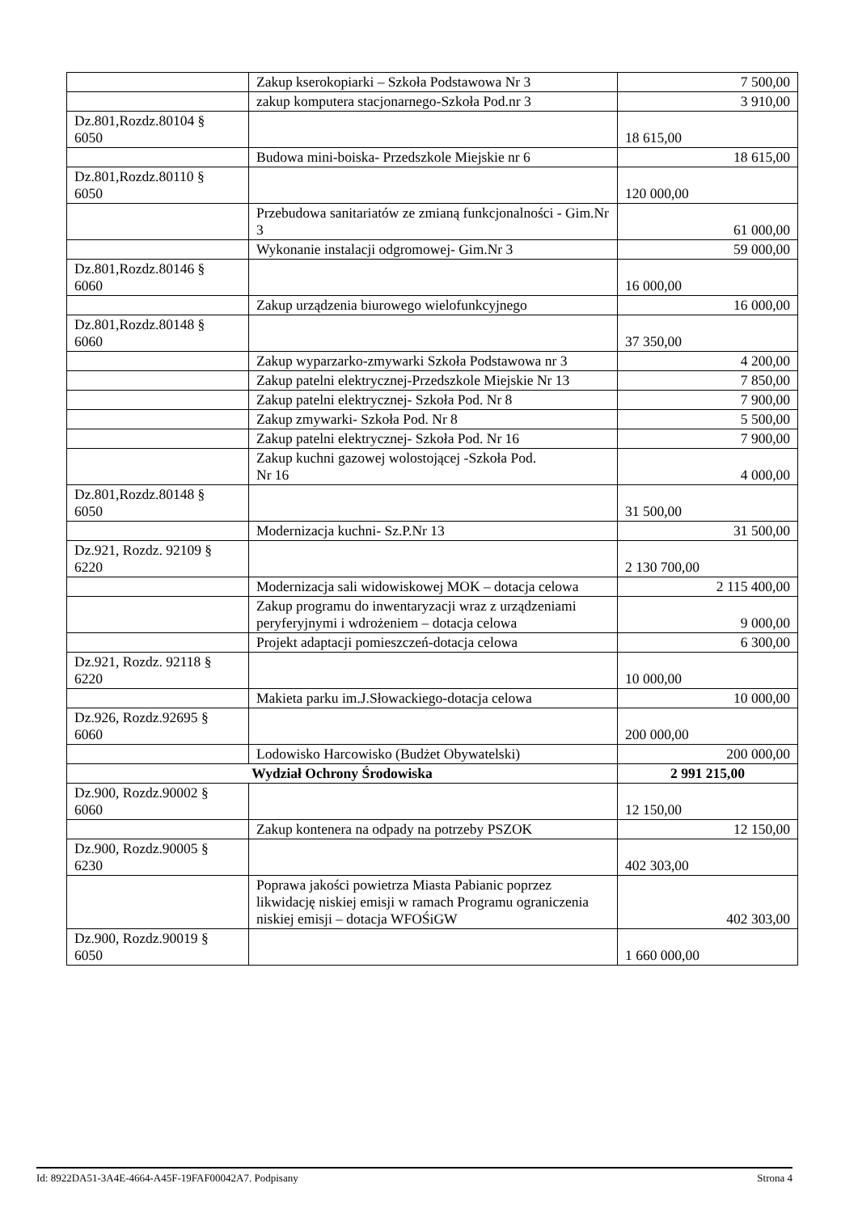| | Zakup kserokopiarki – Szkoła Podstawowa Nr 3 | 7 500,00 |
| | zakup komputera stacjonarnego-Szkoła Pod.nr 3 | 3 910,00 |
| Dz.801,Rozdz.80104 § 6050 | | 18 615,00 |
| | Budowa mini-boiska- Przedszkole Miejskie nr 6 | 18 615,00 |
| Dz.801,Rozdz.80110 § 6050 | | 120 000,00 |
| | Przebudowa sanitariatów ze zmianą funkcjonalności - Gim.Nr 3 | 61 000,00 |
| | Wykonanie instalacji odgromowej- Gim.Nr 3 | 59 000,00 |
| Dz.801,Rozdz.80146 § 6060 | | 16 000,00 |
| | Zakup urządzenia biurowego wielofunkcyjnego | 16 000,00 |
| Dz.801,Rozdz.80148 § 6060 | | 37 350,00 |
| | Zakup wyparzarko-zmywarki Szkoła Podstawowa nr 3 | 4 200,00 |
| | Zakup patelni elektrycznej-Przedszkole Miejskie Nr 13 | 7 850,00 |
| | Zakup patelni elektrycznej- Szkoła Pod. Nr 8 | 7 900,00 |
| | Zakup zmywarki- Szkoła Pod. Nr 8 | 5 500,00 |
| | Zakup patelni elektrycznej- Szkoła Pod. Nr 16 | 7 900,00 |
| | Zakup kuchni gazowej wolostojącej -Szkoła Pod. Nr 16 | 4 000,00 |
| Dz.801,Rozdz.80148 § 6050 | | 31 500,00 |
| | Modernizacja kuchni- Sz.P.Nr 13 | 31 500,00 |
| Dz.921, Rozdz. 92109 § 6220 | | 2 130 700,00 |
| | Modernizacja sali widowiskowej MOK – dotacja celowa | 2 115 400,00 |
| | Zakup programu do inwentaryzacji wraz z urządzeniami peryferyjnymi i wdrożeniem – dotacja celowa | 9 000,00 |
| | Projekt adaptacji pomieszczeń-dotacja celowa | 6 300,00 |
| Dz.921, Rozdz. 92118 § 6220 | | 10 000,00 |
| | Makieta parku im.J.Słowackiego-dotacja celowa | 10 000,00 |
| Dz.926, Rozdz.92695 § 6060 | | 200 000,00 |
| | Lodowisko Harcowisko (Budżet Obywatelski) | 200 000,00 |
| Wydział Ochrony Środowiska | | 2 991 215,00 |
| Dz.900, Rozdz.90002 § 6060 | | 12 150,00 |
| | Zakup kontenera na odpady na potrzeby PSZOK | 12 150,00 |
| Dz.900, Rozdz.90005 § 6230 | | 402 303,00 |
| | Poprawa jakości powietrza Miasta Pabianic poprzez likwidację niskiej emisji w ramach Programu ograniczenia niskiej emisji – dotacja WFOŚiGW | 402 303,00 |
| Dz.900, Rozdz.90019 § 6050 | | 1 660 000,00 |
Id: 8922DA51-3A4E-4664-A45F-19FAF00042A7. Podpisany Strona 4